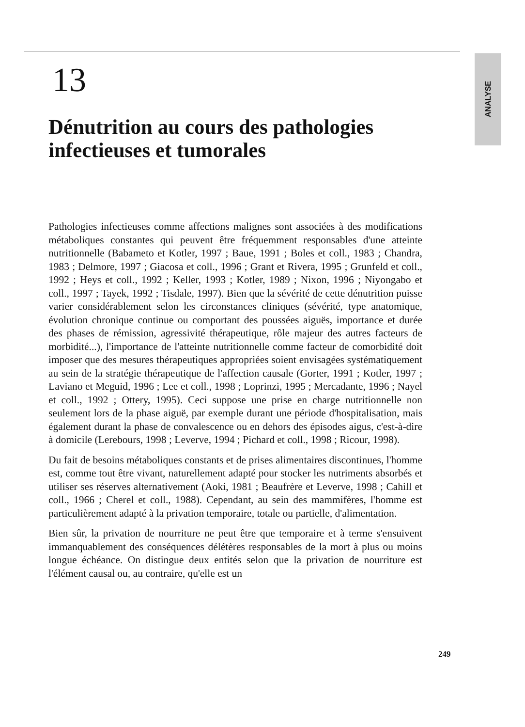13
Dénutrition au cours des pathologies infectieuses et tumorales
Pathologies infectieuses comme affections malignes sont associées à des modifications métaboliques constantes qui peuvent être fréquemment responsables d'une atteinte nutritionnelle (Babameto et Kotler, 1997 ; Baue, 1991 ; Boles et coll., 1983 ; Chandra, 1983 ; Delmore, 1997 ; Giacosa et coll., 1996 ; Grant et Rivera, 1995 ; Grunfeld et coll., 1992 ; Heys et coll., 1992 ; Keller, 1993 ; Kotler, 1989 ; Nixon, 1996 ; Niyongabo et coll., 1997 ; Tayek, 1992 ; Tisdale, 1997). Bien que la sévérité de cette dénutrition puisse varier considérablement selon les circonstances cliniques (sévérité, type anatomique, évolution chronique continue ou comportant des poussées aiguës, importance et durée des phases de rémission, agressivité thérapeutique, rôle majeur des autres facteurs de morbidité...), l'importance de l'atteinte nutritionnelle comme facteur de comorbidité doit imposer que des mesures thérapeutiques appropriées soient envisagées systématiquement au sein de la stratégie thérapeutique de l'affection causale (Gorter, 1991 ; Kotler, 1997 ; Laviano et Meguid, 1996 ; Lee et coll., 1998 ; Loprinzi, 1995 ; Mercadante, 1996 ; Nayel et coll., 1992 ; Ottery, 1995). Ceci suppose une prise en charge nutritionnelle non seulement lors de la phase aiguë, par exemple durant une période d'hospitalisation, mais également durant la phase de convalescence ou en dehors des épisodes aigus, c'est-à-dire à domicile (Lerebours, 1998 ; Leverve, 1994 ; Pichard et coll., 1998 ; Ricour, 1998).
Du fait de besoins métaboliques constants et de prises alimentaires discontinues, l'homme est, comme tout être vivant, naturellement adapté pour stocker les nutriments absorbés et utiliser ses réserves alternativement (Aoki, 1981 ; Beaufrère et Leverve, 1998 ; Cahill et coll., 1966 ; Cherel et coll., 1988). Cependant, au sein des mammifères, l'homme est particulièrement adapté à la privation temporaire, totale ou partielle, d'alimentation.
Bien sûr, la privation de nourriture ne peut être que temporaire et à terme s'ensuivent immanquablement des conséquences délétères responsables de la mort à plus ou moins longue échéance. On distingue deux entités selon que la privation de nourriture est l'élément causal ou, au contraire, qu'elle est un
ANALYSE
249